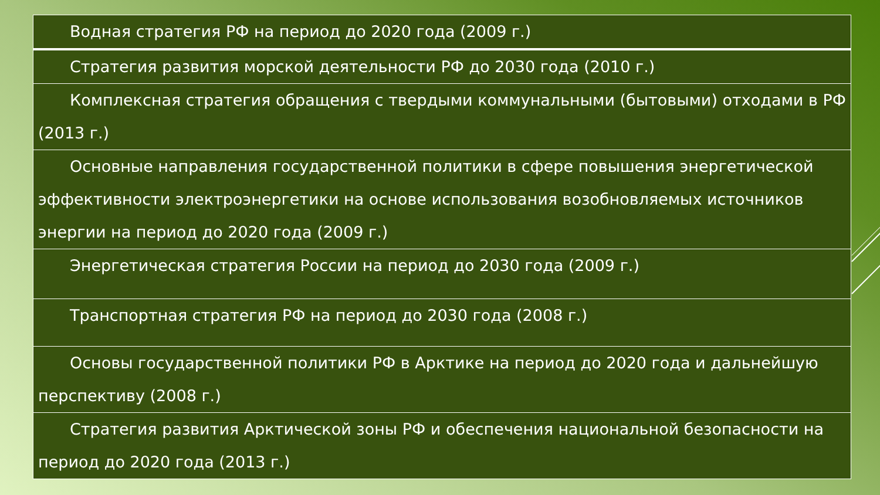| Водная стратегия РФ на период до 2020 года (2009 г.) |
| Стратегия развития морской деятельности РФ до 2030 года (2010 г.) |
| Комплексная стратегия обращения с твердыми коммунальными (бытовыми) отходами в РФ (2013 г.) |
| Основные направления государственной политики в сфере повышения энергетической эффективности электроэнергетики на основе использования возобновляемых источников энергии на период до 2020 года (2009 г.) |
| Энергетическая стратегия России на период до 2030 года (2009 г.) |
| Транспортная стратегия РФ на период до 2030 года (2008 г.) |
| Основы государственной политики РФ в Арктике на период до 2020 года и дальнейшую перспективу (2008 г.) |
| Стратегия развития Арктической зоны РФ и обеспечения национальной безопасности на период до 2020 года (2013 г.) |